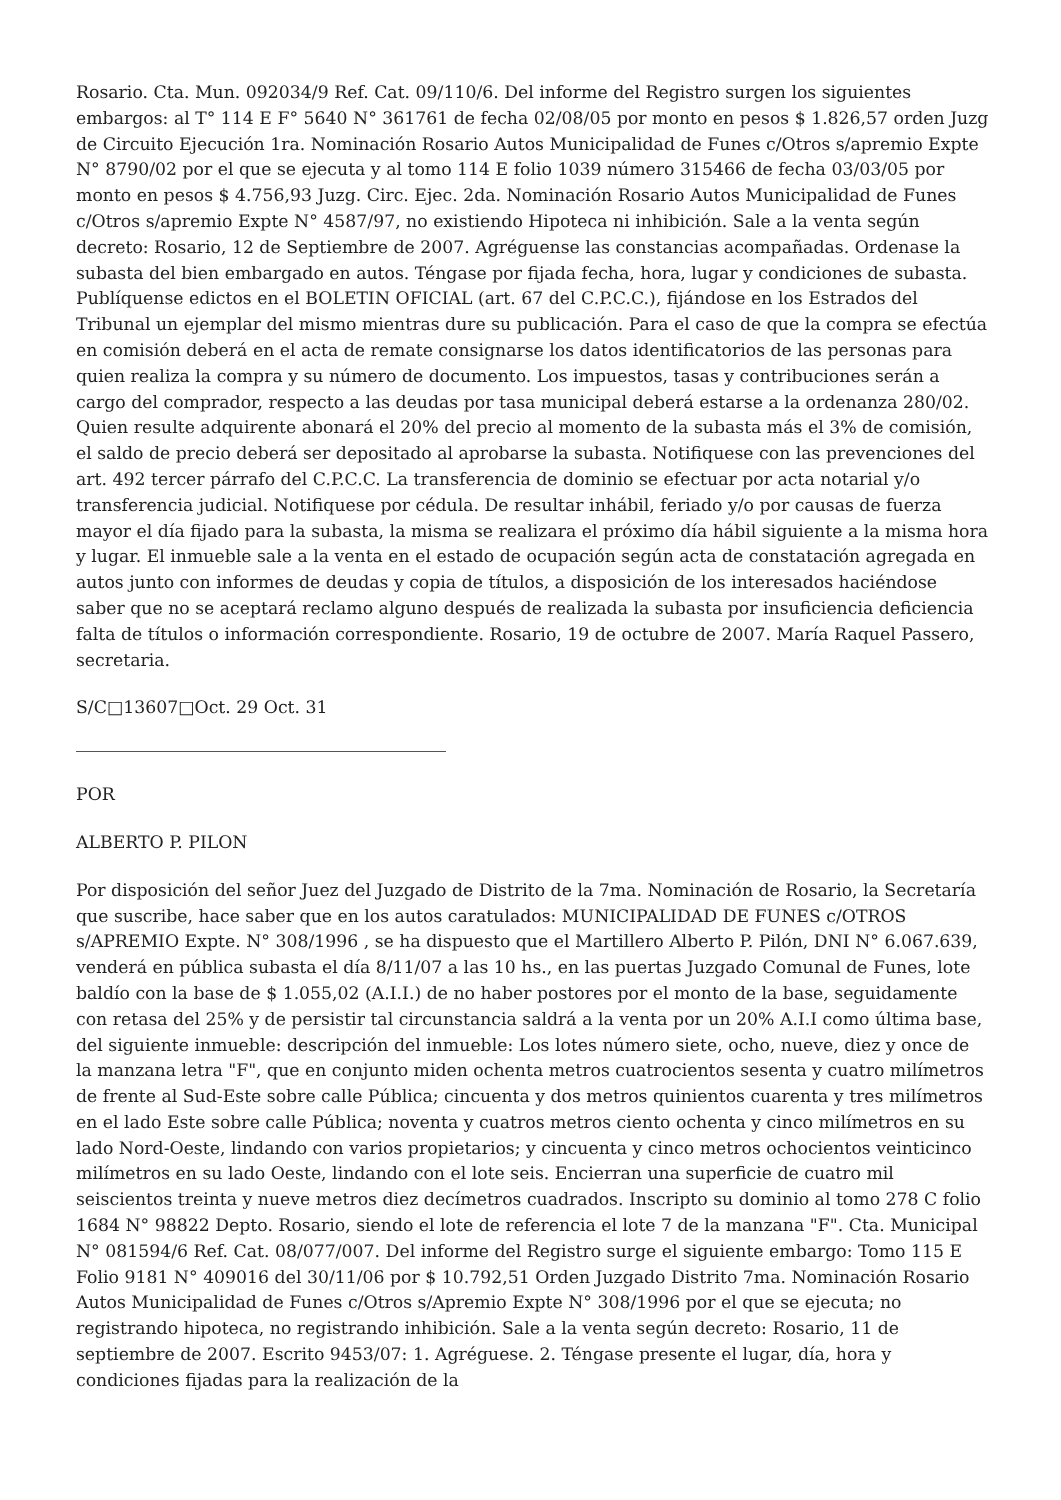Rosario. Cta. Mun. 092034/9 Ref. Cat. 09/110/6. Del informe del Registro surgen los siguientes embargos: al T° 114 E F° 5640 N° 361761 de fecha 02/08/05 por monto en pesos $ 1.826,57 orden Juzg de Circuito Ejecución 1ra. Nominación Rosario Autos Municipalidad de Funes c/Otros s/apremio Expte N° 8790/02 por el que se ejecuta y al tomo 114 E folio 1039 número 315466 de fecha 03/03/05 por monto en pesos $ 4.756,93 Juzg. Circ. Ejec. 2da. Nominación Rosario Autos Municipalidad de Funes c/Otros s/apremio Expte N° 4587/97, no existiendo Hipoteca ni inhibición. Sale a la venta según decreto: Rosario, 12 de Septiembre de 2007. Agréguense las constancias acompañadas. Ordenase la subasta del bien embargado en autos. Téngase por fijada fecha, hora, lugar y condiciones de subasta. Publíquense edictos en el BOLETIN OFICIAL (art. 67 del C.P.C.C.), fijándose en los Estrados del Tribunal un ejemplar del mismo mientras dure su publicación. Para el caso de que la compra se efectúa en comisión deberá en el acta de remate consignarse los datos identificatorios de las personas para quien realiza la compra y su número de documento. Los impuestos, tasas y contribuciones serán a cargo del comprador, respecto a las deudas por tasa municipal deberá estarse a la ordenanza 280/02. Quien resulte adquirente abonará el 20% del precio al momento de la subasta más el 3% de comisión, el saldo de precio deberá ser depositado al aprobarse la subasta. Notifiquese con las prevenciones del art. 492 tercer párrafo del C.P.C.C. La transferencia de dominio se efectuar por acta notarial y/o transferencia judicial. Notifiquese por cédula. De resultar inhábil, feriado y/o por causas de fuerza mayor el día fijado para la subasta, la misma se realizara el próximo día hábil siguiente a la misma hora y lugar. El inmueble sale a la venta en el estado de ocupación según acta de constatación agregada en autos junto con informes de deudas y copia de títulos, a disposición de los interesados haciéndose saber que no se aceptará reclamo alguno después de realizada la subasta por insuficiencia deficiencia falta de títulos o información correspondiente. Rosario, 19 de octubre de 2007. María Raquel Passero, secretaria.
S/C□13607□Oct. 29 Oct. 31
POR
ALBERTO P. PILON
Por disposición del señor Juez del Juzgado de Distrito de la 7ma. Nominación de Rosario, la Secretaría que suscribe, hace saber que en los autos caratulados: MUNICIPALIDAD DE FUNES c/OTROS s/APREMIO Expte. N° 308/1996 , se ha dispuesto que el Martillero Alberto P. Pilón, DNI N° 6.067.639, venderá en pública subasta el día 8/11/07 a las 10 hs., en las puertas Juzgado Comunal de Funes, lote baldío con la base de $ 1.055,02 (A.I.I.) de no haber postores por el monto de la base, seguidamente con retasa del 25% y de persistir tal circunstancia saldrá a la venta por un 20% A.I.I como última base, del siguiente inmueble: descripción del inmueble: Los lotes número siete, ocho, nueve, diez y once de la manzana letra "F", que en conjunto miden ochenta metros cuatrocientos sesenta y cuatro milímetros de frente al Sud-Este sobre calle Pública; cincuenta y dos metros quinientos cuarenta y tres milímetros en el lado Este sobre calle Pública; noventa y cuatros metros ciento ochenta y cinco milímetros en su lado Nord-Oeste, lindando con varios propietarios; y cincuenta y cinco metros ochocientos veinticinco milímetros en su lado Oeste, lindando con el lote seis. Encierran una superficie de cuatro mil seiscientos treinta y nueve metros diez decímetros cuadrados. Inscripto su dominio al tomo 278 C folio 1684 N° 98822 Depto. Rosario, siendo el lote de referencia el lote 7 de la manzana "F". Cta. Municipal N° 081594/6 Ref. Cat. 08/077/007. Del informe del Registro surge el siguiente embargo: Tomo 115 E Folio 9181 N° 409016 del 30/11/06 por $ 10.792,51 Orden Juzgado Distrito 7ma. Nominación Rosario Autos Municipalidad de Funes c/Otros s/Apremio Expte N° 308/1996 por el que se ejecuta; no registrando hipoteca, no registrando inhibición. Sale a la venta según decreto: Rosario, 11 de septiembre de 2007. Escrito 9453/07: 1. Agréguese. 2. Téngase presente el lugar, día, hora y condiciones fijadas para la realización de la